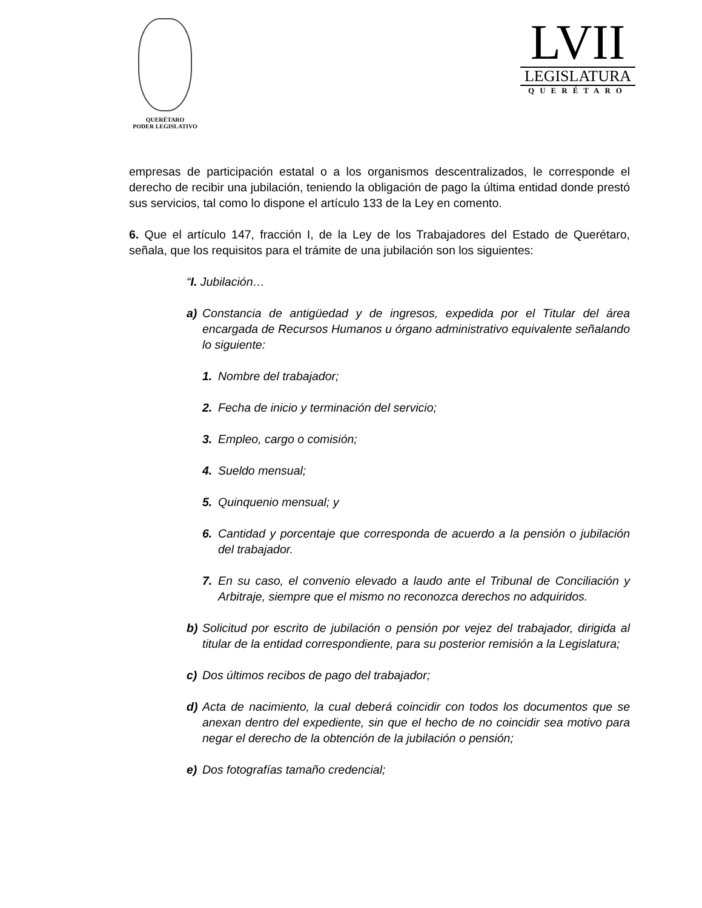QUERÉTARO
PODER LEGISLATIVO
LVII
LEGISLATURA
QUERÉTARO
empresas de participación estatal o a los organismos descentralizados, le corresponde el derecho de recibir una jubilación, teniendo la obligación de pago la última entidad donde prestó sus servicios, tal como lo dispone el artículo 133 de la Ley en comento.
6. Que el artículo 147, fracción I, de la Ley de los Trabajadores del Estado de Querétaro, señala, que los requisitos para el trámite de una jubilación son los siguientes:
“I. Jubilación…
a) Constancia de antigüedad y de ingresos, expedida por el Titular del área encargada de Recursos Humanos u órgano administrativo equivalente señalando lo siguiente:
1. Nombre del trabajador;
2. Fecha de inicio y terminación del servicio;
3. Empleo, cargo o comisión;
4. Sueldo mensual;
5. Quinquenio mensual; y
6. Cantidad y porcentaje que corresponda de acuerdo a la pensión o jubilación del trabajador.
7. En su caso, el convenio elevado a laudo ante el Tribunal de Conciliación y Arbitraje, siempre que el mismo no reconozca derechos no adquiridos.
b) Solicitud por escrito de jubilación o pensión por vejez del trabajador, dirigida al titular de la entidad correspondiente, para su posterior remisión a la Legislatura;
c) Dos últimos recibos de pago del trabajador;
d) Acta de nacimiento, la cual deberá coincidir con todos los documentos que se anexan dentro del expediente, sin que el hecho de no coincidir sea motivo para negar el derecho de la obtención de la jubilación o pensión;
e) Dos fotografías tamaño credencial;